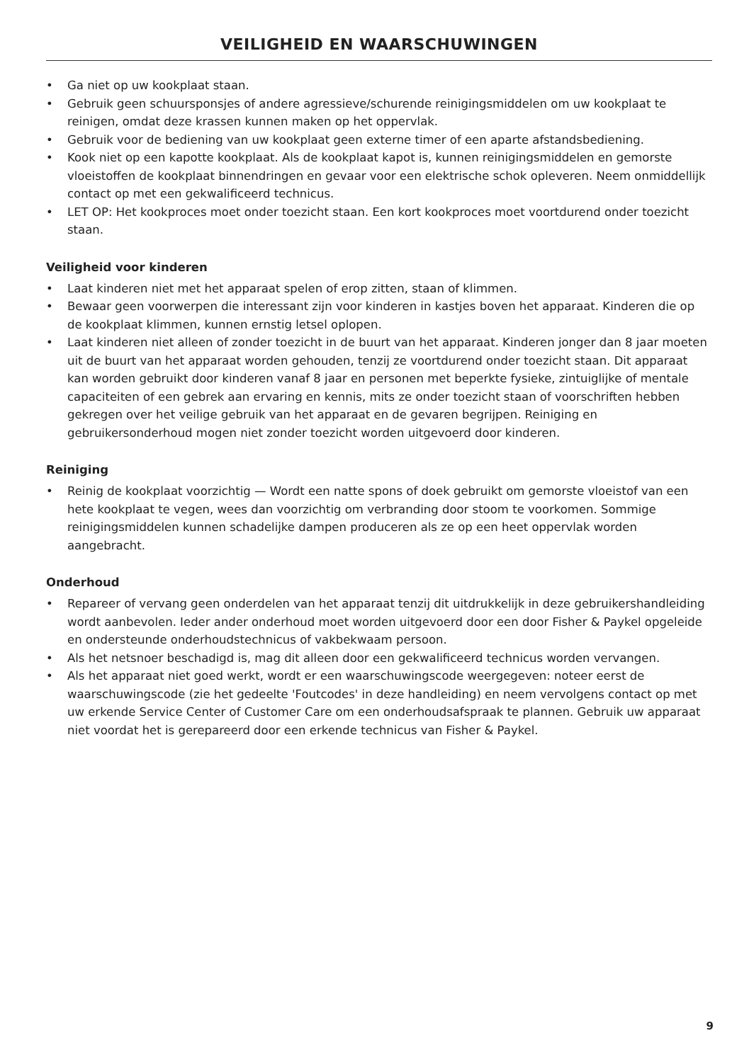VEILIGHEID EN WAARSCHUWINGEN
• Ga niet op uw kookplaat staan.
• Gebruik geen schuursponsjes of andere agressieve/schurende reinigingsmiddelen om uw kookplaat te reinigen, omdat deze krassen kunnen maken op het oppervlak.
• Gebruik voor de bediening van uw kookplaat geen externe timer of een aparte afstandsbediening.
• Kook niet op een kapotte kookplaat. Als de kookplaat kapot is, kunnen reinigingsmiddelen en gemorste vloeistoffen de kookplaat binnendringen en gevaar voor een elektrische schok opleveren. Neem onmiddellijk contact op met een gekwalificeerd technicus.
• LET OP: Het kookproces moet onder toezicht staan. Een kort kookproces moet voortdurend onder toezicht staan.
Veiligheid voor kinderen
• Laat kinderen niet met het apparaat spelen of erop zitten, staan of klimmen.
• Bewaar geen voorwerpen die interessant zijn voor kinderen in kastjes boven het apparaat. Kinderen die op de kookplaat klimmen, kunnen ernstig letsel oplopen.
• Laat kinderen niet alleen of zonder toezicht in de buurt van het apparaat. Kinderen jonger dan 8 jaar moeten uit de buurt van het apparaat worden gehouden, tenzij ze voortdurend onder toezicht staan. Dit apparaat kan worden gebruikt door kinderen vanaf 8 jaar en personen met beperkte fysieke, zintuiglijke of mentale capaciteiten of een gebrek aan ervaring en kennis, mits ze onder toezicht staan of voorschriften hebben gekregen over het veilige gebruik van het apparaat en de gevaren begrijpen. Reiniging en gebruikersonderhoud mogen niet zonder toezicht worden uitgevoerd door kinderen.
Reiniging
• Reinig de kookplaat voorzichtig — Wordt een natte spons of doek gebruikt om gemorste vloeistof van een hete kookplaat te vegen, wees dan voorzichtig om verbranding door stoom te voorkomen. Sommige reinigingsmiddelen kunnen schadelijke dampen produceren als ze op een heet oppervlak worden aangebracht.
Onderhoud
• Repareer of vervang geen onderdelen van het apparaat tenzij dit uitdrukkelijk in deze gebruikershandleiding wordt aanbevolen. Ieder ander onderhoud moet worden uitgevoerd door een door Fisher & Paykel opgeleide en ondersteunde onderhoudstechnicus of vakbekwaam persoon.
• Als het netsnoer beschadigd is, mag dit alleen door een gekwalificeerd technicus worden vervangen.
• Als het apparaat niet goed werkt, wordt er een waarschuwingscode weergegeven: noteer eerst de waarschuwingscode (zie het gedeelte 'Foutcodes' in deze handleiding) en neem vervolgens contact op met uw erkende Service Center of Customer Care om een onderhoudsafspraak te plannen. Gebruik uw apparaat niet voordat het is gerepareerd door een erkende technicus van Fisher & Paykel.
9